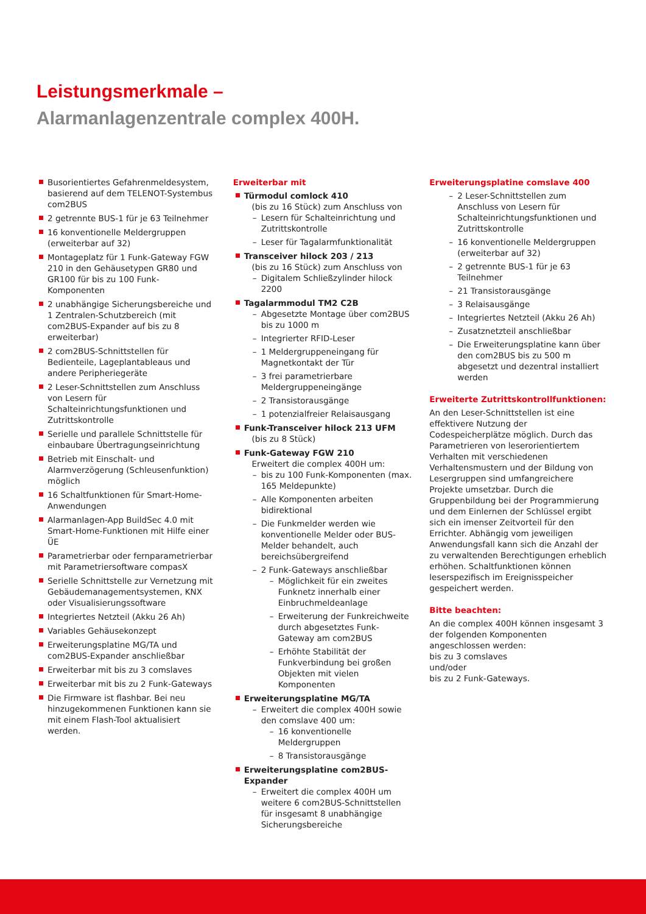Leistungsmerkmale –
Alarmanlagenzentrale complex 400H.
Busorientiertes Gefahrenmeldesystem, basierend auf dem TELENOT-Systembus com2BUS
2 getrennte BUS-1 für je 63 Teilnehmer
16 konventionelle Meldergruppen (erweiterbar auf 32)
Montageplatz für 1 Funk-Gateway FGW 210 in den Gehäusetypen GR80 und GR100 für bis zu 100 Funk-Komponenten
2 unabhängige Sicherungsbereiche und 1 Zentralen-Schutzbereich (mit com2BUS-Expander auf bis zu 8 erweiterbar)
2 com2BUS-Schnittstellen für Bedienteile, Lageplantableaus und andere Peripheriegeräte
2 Leser-Schnittstellen zum Anschluss von Lesern für Schalteinrichtungsfunktionen und Zutrittskontrolle
Serielle und parallele Schnittstelle für einbaubare Übertragungseinrichtung
Betrieb mit Einschalt- und Alarmverzögerung (Schleusenfunktion) möglich
16 Schaltfunktionen für Smart-Home-Anwendungen
Alarmanlagen-App BuildSec 4.0 mit Smart-Home-Funktionen mit Hilfe einer ÜE
Parametrierbar oder fernparametrierbar mit Parametriersoftware compasX
Serielle Schnittstelle zur Vernetzung mit Gebäudemanagementsystemen, KNX oder Visualisierungssoftware
Integriertes Netzteil (Akku 26 Ah)
Variables Gehäusekonzept
Erweiterungsplatine MG/TA und com2BUS-Expander anschließbar
Erweiterbar mit bis zu 3 comslaves
Erweiterbar mit bis zu 2 Funk-Gateways
Die Firmware ist flashbar. Bei neu hinzugekommenen Funktionen kann sie mit einem Flash-Tool aktualisiert werden.
Erweiterbar mit
Türmodul comlock 410
(bis zu 16 Stück) zum Anschluss von
– Lesern für Schalteinrichtung und Zutrittskontrolle
– Leser für Tagalarmfunktionalität
Transceiver hilock 203 / 213
(bis zu 16 Stück) zum Anschluss von
– Digitalem Schließzylinder hilock 2200
Tagalarmmodul TM2 C2B
– Abgesetzte Montage über com2BUS bis zu 1000 m
– Integrierter RFID-Leser
– 1 Meldergruppeneingang für Magnetkontakt der Tür
– 3 frei parametrierbare Meldergruppeneingänge
– 2 Transistorausgänge
– 1 potenzialfreier Relaisausgang
Funk-Transceiver hilock 213 UFM
(bis zu 8 Stück)
Funk-Gateway FGW 210
Erweitert die complex 400H um:
– bis zu 100 Funk-Komponenten (max. 165 Meldepunkte)
– Alle Komponenten arbeiten bidirektional
– Die Funkmelder werden wie konventionelle Melder oder BUS-Melder behandelt, auch bereichsübergreifend
– 2 Funk-Gateways anschließbar
– Möglichkeit für ein zweites Funknetz innerhalb einer Einbruchmeldeanlage
– Erweiterung der Funkreichweite durch abgesetztes Funk-Gateway am com2BUS
– Erhöhte Stabilität der Funkverbindung bei großen Objekten mit vielen Komponenten
Erweiterungsplatine MG/TA
– Erweitert die complex 400H sowie den comslave 400 um:
– 16 konventionelle Meldergruppen
– 8 Transistorausgänge
Erweiterungsplatine com2BUS-Expander
– Erweitert die complex 400H um weitere 6 com2BUS-Schnittstellen für insgesamt 8 unabhängige Sicherungsbereiche
Erweiterungsplatine comslave 400
– 2 Leser-Schnittstellen zum Anschluss von Lesern für Schalteinrichtungsfunktionen und Zutrittskontrolle
– 16 konventionelle Meldergruppen (erweiterbar auf 32)
– 2 getrennte BUS-1 für je 63 Teilnehmer
– 21 Transistorausgänge
– 3 Relaisausgänge
– Integriertes Netzteil (Akku 26 Ah)
– Zusatznetzteil anschließbar
– Die Erweiterungsplatine kann über den com2BUS bis zu 500 m abgesetzt und dezentral installiert werden
Erweiterte Zutrittskontrollfunktionen:
An den Leser-Schnittstellen ist eine effektivere Nutzung der Codespeicherplätze möglich. Durch das Parametrieren von leserorientiertem Verhalten mit verschiedenen Verhaltensmustern und der Bildung von Lesergruppen sind umfangreichere Projekte umsetzbar. Durch die Gruppenbildung bei der Programmierung und dem Einlernen der Schlüssel ergibt sich ein imenser Zeitvorteil für den Errichter. Abhängig vom jeweiligen Anwendungsfall kann sich die Anzahl der zu verwaltenden Berechtigungen erheblich erhöhen. Schaltfunktionen können leserspezifisch im Ereignisspeicher gespeichert werden.
Bitte beachten:
An die complex 400H können insgesamt 3 der folgenden Komponenten angeschlossen werden:
bis zu 3 comslaves
und/oder
bis zu 2 Funk-Gateways.